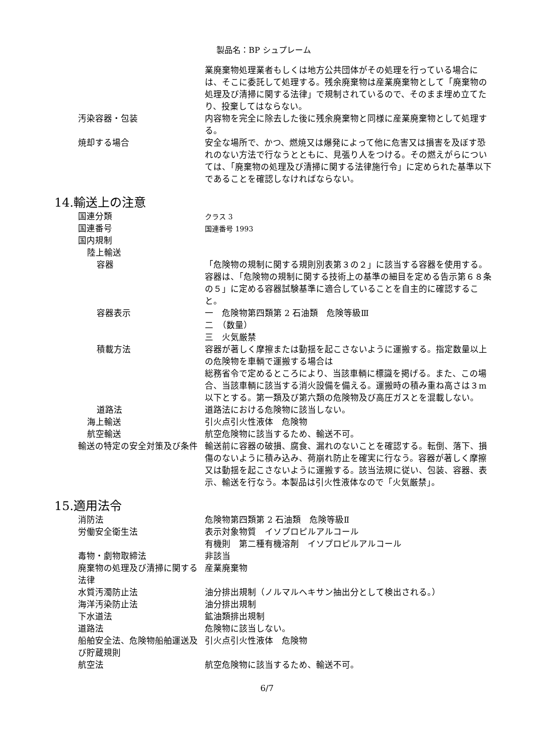製品名：BP シュプレーム
業廃棄物処理業者もしくは地方公共団体がその処理を行っている場合には、そこに委託して処理する。残余廃棄物は産業廃棄物として「廃棄物の処理及び清掃に関する法律」で規制されているので、そのまま埋め立てたり、投棄してはならない。
汚染容器・包装 内容物を完全に除去した後に残余廃棄物と同様に産業廃棄物として処理する。
焼却する場合 安全な場所で、かつ、燃焼又は爆発によって他に危害又は損害を及ぼす恐れのない方法で行なうとともに、見張り人をつける。その燃えがらについては、「廃棄物の処理及び清掃に関する法律施行令」に定められた基準以下であることを確認しなければならない。
14.輸送上の注意
国連分類
クラス 3
国連番号
国連番号 1993
国内規制
陸上輸送
容器 「危険物の規制に関する規則別表第３の２」に該当する容器を使用する。容器は、「危険物の規制に関する技術上の基準の細目を定める告示第６８条の５」に定める容器試験基準に適合していることを自主的に確認すること。
容器表示 一　危険物第四類第 2 石油類　危険等級Ⅲ
二　（数量）
三　火気厳禁
積載方法 容器が著しく摩擦または動揺を起こさないように運搬する。指定数量以上の危険物を車輌で運搬する場合は
総務省令で定めるところにより、当該車輌に標識を掲げる。また、この場合、当該車輌に該当する消火設備を備える。運搬時の積み重ね高さは３m 以下とする。第一類及び第六類の危険物及び高圧ガスとを混載しない。
道路法 道路法における危険物に該当しない。
海上輸送 引火点引火性液体　危険物
航空輸送 航空危険物に該当するため、輸送不可。
輸送の特定の安全対策及び条件 輸送前に容器の破損、腐食、漏れのないことを確認する。転倒、落下、損傷のないように積み込み、荷崩れ防止を確実に行なう。容器が著しく摩擦又は動揺を起こさないように運搬する。該当法規に従い、包装、容器、表示、輸送を行なう。本製品は引火性液体なので「火気厳禁」。
15.適用法令
消防法 危険物第四類第 2 石油類　危険等級Ⅱ
労働安全衛生法 表示対象物質　イソプロピルアルコール
有機則　第二種有機溶剤　イソプロピルアルコール
毒物・劇物取締法 非該当
廃棄物の処理及び清掃に関する法律
産業廃棄物
水質汚濁防止法 油分排出規制（ノルマルヘキサン抽出分として検出される。）
海洋汚染防止法 油分排出規制
下水道法 鉱油類排出規制
道路法 危険物に該当しない。
船舶安全法、危険物船舶運送及び貯蔵規則
引火点引火性液体　危険物
航空法 航空危険物に該当するため、輸送不可。
6/7